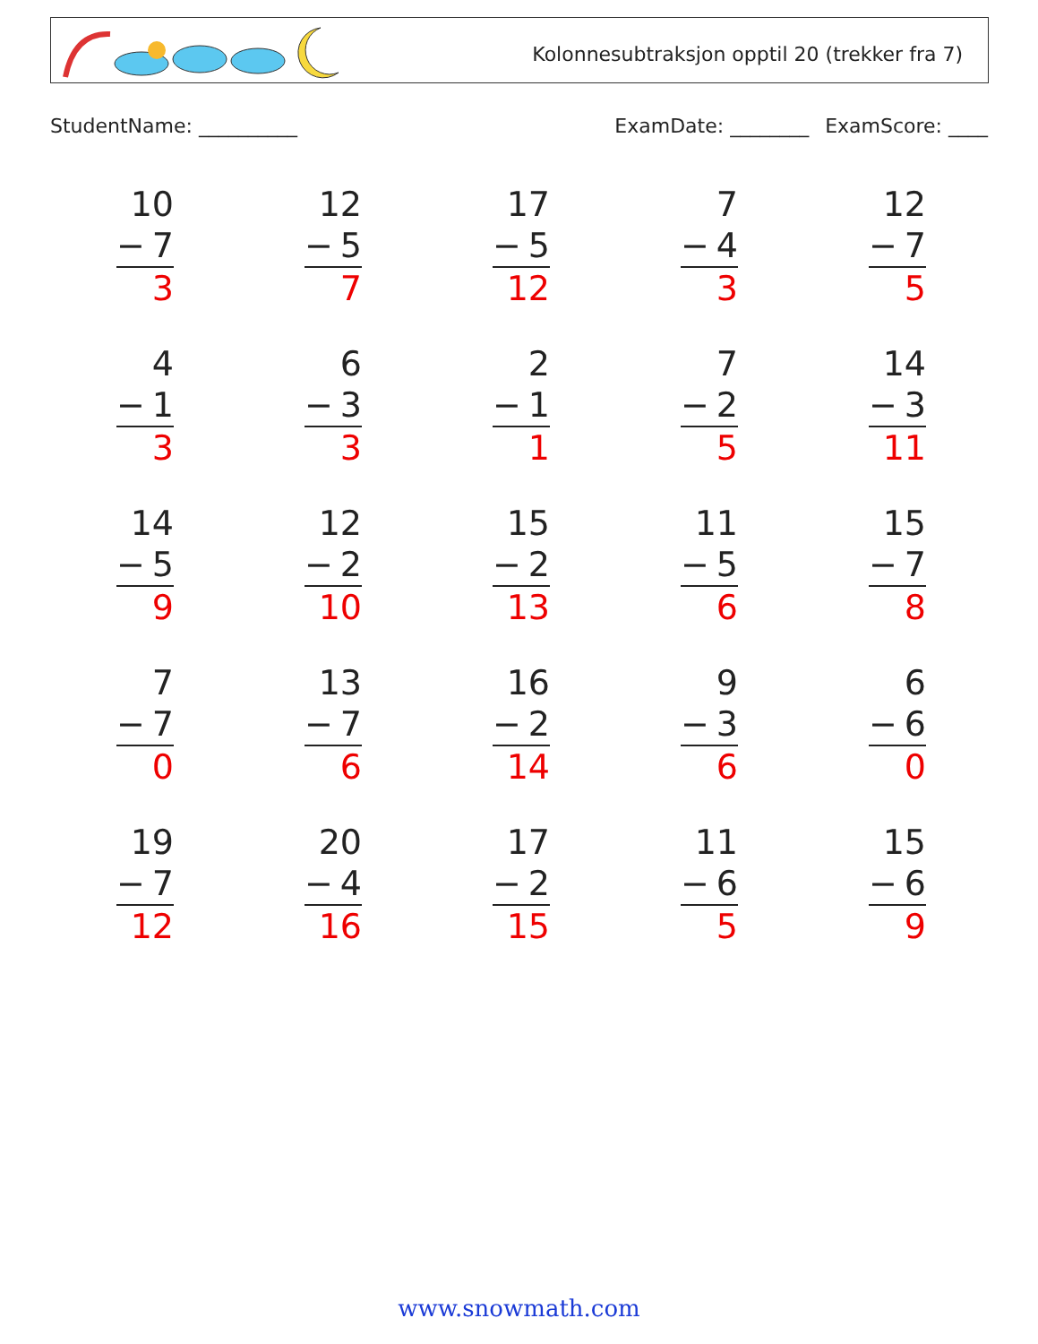Kolonnesubtraksjon opptil 20 (trekker fra 7)
StudentName: __________ ExamDate: ________ ExamScore: ____
10
− 7
3
12
− 5
7
17
− 5
12
7
− 4
3
12
− 7
5
4
− 1
3
6
− 3
3
2
− 1
1
7
− 2
5
14
− 3
11
14
− 5
9
12
− 2
10
15
− 2
13
11
− 5
6
15
− 7
8
7
− 7
0
13
− 7
6
16
− 2
14
9
− 3
6
6
− 6
0
19
− 7
12
20
− 4
16
17
− 2
15
11
− 6
5
15
− 6
9
www.snowmath.com